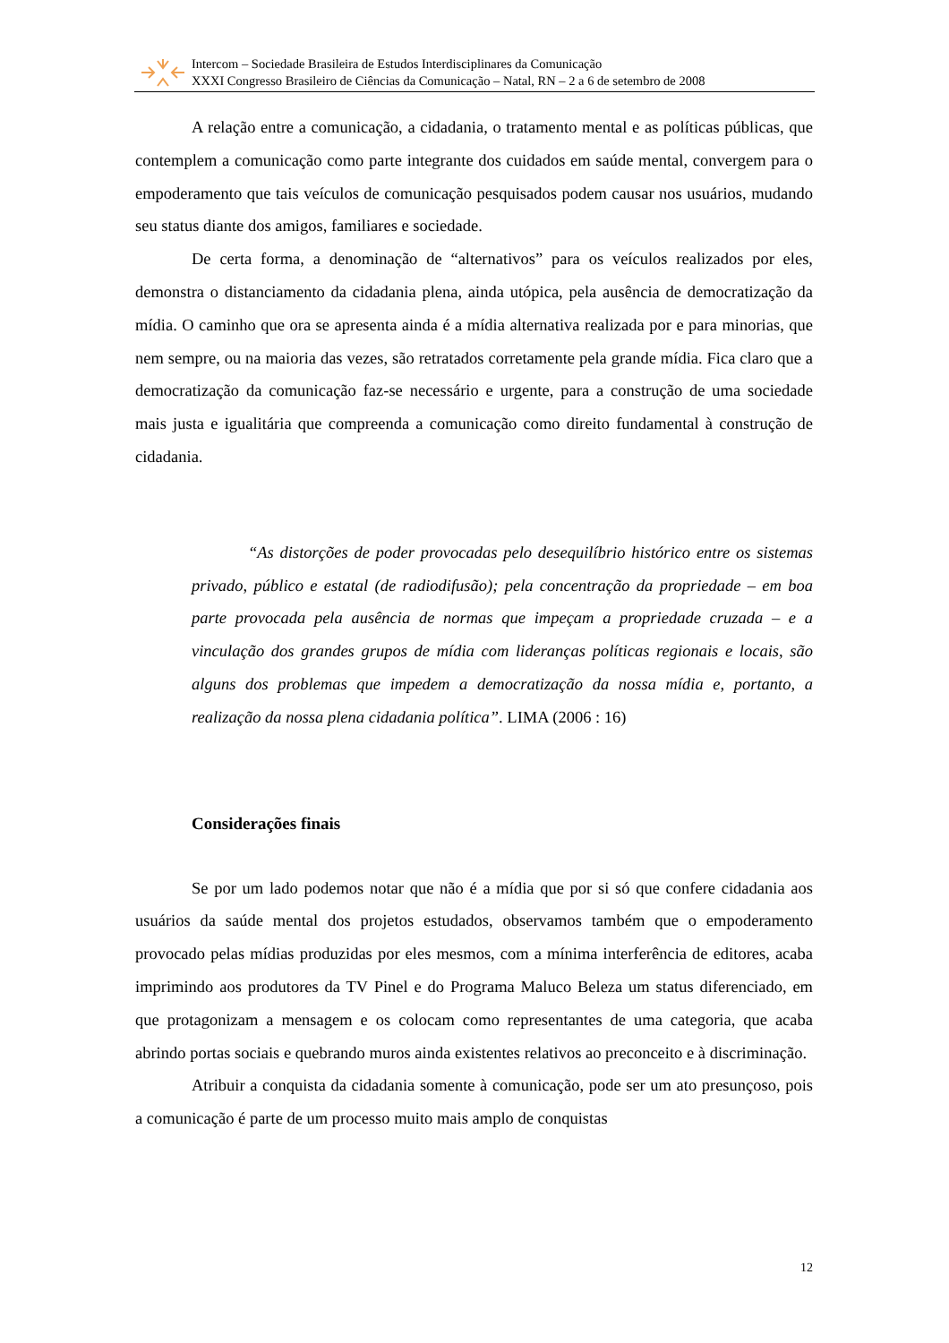Intercom – Sociedade Brasileira de Estudos Interdisciplinares da Comunicação
XXXI Congresso Brasileiro de Ciências da Comunicação – Natal, RN – 2 a 6 de setembro de 2008
A relação entre a comunicação, a cidadania, o tratamento mental e as políticas públicas, que contemplem a comunicação como parte integrante dos cuidados em saúde mental, convergem para o empoderamento que tais veículos de comunicação pesquisados podem causar nos usuários, mudando seu status diante dos amigos, familiares e sociedade.
De certa forma, a denominação de “alternativos” para os veículos realizados por eles, demonstra o distanciamento da cidadania plena, ainda utópica, pela ausência de democratização da mídia. O caminho que ora se apresenta ainda é a mídia alternativa realizada por e para minorias, que nem sempre, ou na maioria das vezes, são retratados corretamente pela grande mídia. Fica claro que a democratização da comunicação faz-se necessário e urgente, para a construção de uma sociedade mais justa e igualitária que compreenda a comunicação como direito fundamental à construção de cidadania.
“As distorções de poder provocadas pelo desequilíbrio histórico entre os sistemas privado, público e estatal (de radiodifusão); pela concentração da propriedade – em boa parte provocada pela ausência de normas que impeçam a propriedade cruzada – e a vinculação dos grandes grupos de mídia com lideranças políticas regionais e locais, são alguns dos problemas que impedem a democratização da nossa mídia e, portanto, a realização da nossa plena cidadania política”. LIMA (2006 : 16)
Considerações finais
Se por um lado podemos notar que não é a mídia que por si só que confere cidadania aos usuários da saúde mental dos projetos estudados, observamos também que o empoderamento provocado pelas mídias produzidas por eles mesmos, com a mínima interferência de editores, acaba imprimindo aos produtores da TV Pinel e do Programa Maluco Beleza um status diferenciado, em que protagonizam a mensagem e os colocam como representantes de uma categoria, que acaba abrindo portas sociais e quebrando muros ainda existentes relativos ao preconceito e à discriminação.
Atribuir a conquista da cidadania somente à comunicação, pode ser um ato presunçoso, pois a comunicação é parte de um processo muito mais amplo de conquistas
12